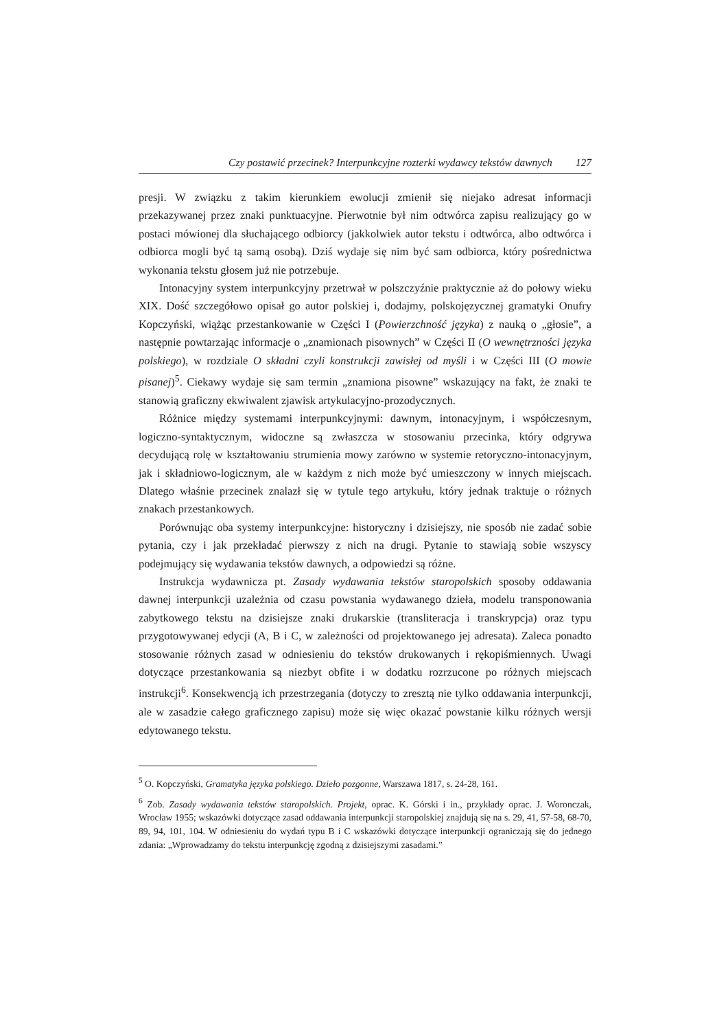Czy postawić przecinek? Interpunkcyjne rozterki wydawcy tekstów dawnych 127
presji. W związku z takim kierunkiem ewolucji zmienił się niejako adresat informacji przekazywanej przez znaki punktuacyjne. Pierwotnie był nim odtwórca zapisu realizujący go w postaci mówionej dla słuchającego odbiorcy (jakkolwiek autor tekstu i odtwórca, albo odtwórca i odbiorca mogli być tą samą osobą). Dziś wydaje się nim być sam odbiorca, który pośrednictwa wykonania tekstu głosem już nie potrzebuje.
Intonacyjny system interpunkcyjny przetrwał w polszczyźnie praktycznie aż do połowy wieku XIX. Dość szczegółowo opisał go autor polskiej i, dodajmy, polskojęzycznej gramatyki Onufry Kopczyński, wiążąc przestankowanie w Części I (Powierzchność języka) z nauką o „głosie”, a następnie powtarzając informacje o „znamionach pisownych” w Części II (O wewnętrzności języka polskiego), w rozdziale O składni czyli konstrukcji zawisłej od myśli i w Części III (O mowie pisanej)<sup>5</sup>. Ciekawy wydaje się sam termin „znamiona pisowne” wskazujący na fakt, że znaki te stanowią graficzny ekwiwalent zjawisk artykulacyjno-prozodycznych.
Różnice między systemami interpunkcyjnymi: dawnym, intonacyjnym, i współczesnym, logiczno-syntaktycznym, widoczne są zwłaszcza w stosowaniu przecinka, który odgrywa decydującą rolę w kształtowaniu strumienia mowy zarówno w systemie retoryczno-intonacyjnym, jak i składniowo-logicznym, ale w każdym z nich może być umieszczony w innych miejscach. Dlatego właśnie przecinek znalazł się w tytule tego artykułu, który jednak traktuje o różnych znakach przestankowych.
Porównując oba systemy interpunkcyjne: historyczny i dzisiejszy, nie sposób nie zadać sobie pytania, czy i jak przekładać pierwszy z nich na drugi. Pytanie to stawiają sobie wszyscy podejmujący się wydawania tekstów dawnych, a odpowiedzi są różne.
Instrukcja wydawnicza pt. Zasady wydawania tekstów staropolskich sposoby oddawania dawnej interpunkcji uzależnia od czasu powstania wydawanego dzieła, modelu transponowania zabytkowego tekstu na dzisiejsze znaki drukarskie (transliteracja i transkrypcja) oraz typu przygotowywanej edycji (A, B i C, w zależności od projektowanego jej adresata). Zaleca ponadto stosowanie różnych zasad w odniesieniu do tekstów drukowanych i rękopiśmiennych. Uwagi dotyczące przestankowania są niezbyt obfite i w dodatku rozrzucone po różnych miejscach instrukcji<sup>6</sup>. Konsekwencją ich przestrzegania (dotyczy to zresztą nie tylko oddawania interpunkcji, ale w zasadzie całego graficznego zapisu) może się więc okazać powstanie kilku różnych wersji edytowanego tekstu.
<sup>5</sup> O. Kopczyński, Gramatyka języka polskiego. Dzieło pozgonne, Warszawa 1817, s. 24-28, 161.
<sup>6</sup> Zob. Zasady wydawania tekstów staropolskich. Projekt, oprac. K. Górski i in., przykłady oprac. J. Woronczak, Wrocław 1955; wskazówki dotyczące zasad oddawania interpunkcji staropolskiej znajdują się na s. 29, 41, 57-58, 68-70, 89, 94, 101, 104. W odniesieniu do wydań typu B i C wskazówki dotyczące interpunkcji ograniczają się do jednego zdania: „Wprowadzamy do tekstu interpunkcję zgodną z dzisiejszymi zasadami.”